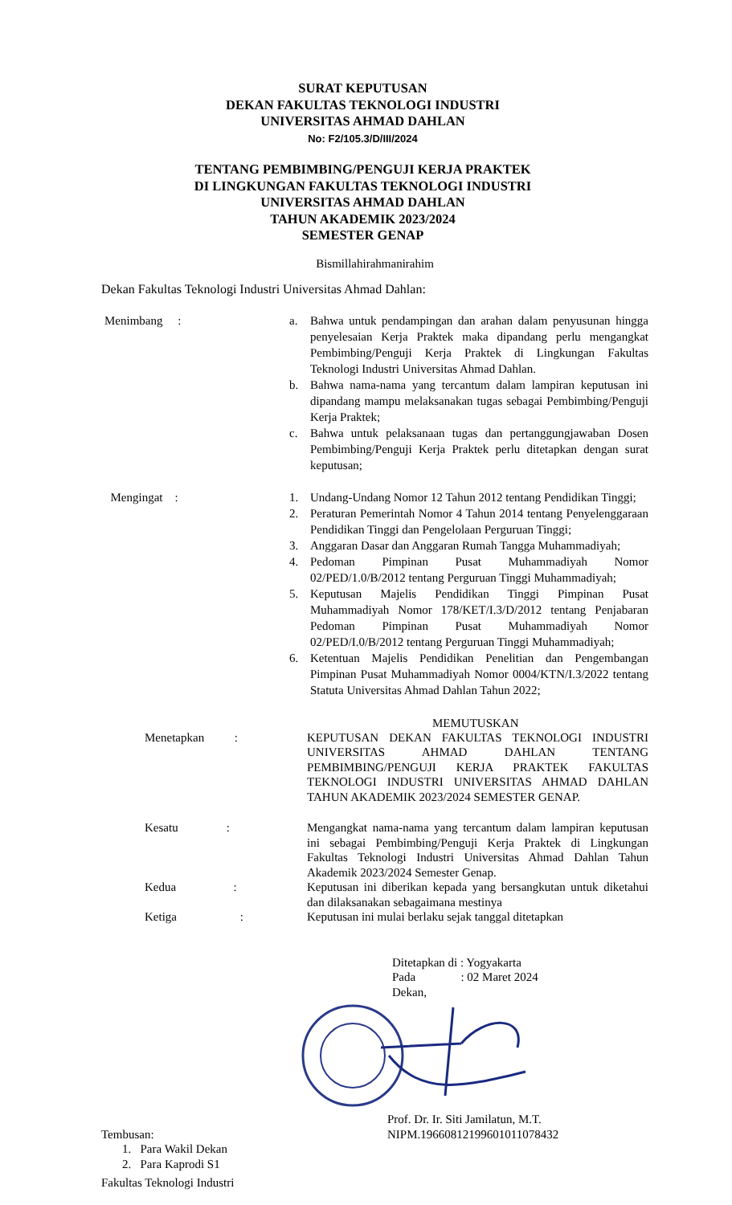SURAT KEPUTUSAN
DEKAN FAKULTAS TEKNOLOGI INDUSTRI
UNIVERSITAS AHMAD DAHLAN
No: F2/105.3/D/III/2024
TENTANG PEMBIMBING/PENGUJI KERJA PRAKTEK
DI LINGKUNGAN FAKULTAS TEKNOLOGI INDUSTRI
UNIVERSITAS AHMAD DAHLAN
TAHUN AKADEMIK 2023/2024
SEMESTER GENAP
Bismillahirahmanirahim
Dekan Fakultas Teknologi Industri Universitas Ahmad Dahlan:
Menimbang : a. Bahwa untuk pendampingan dan arahan dalam penyusunan hingga penyelesaian Kerja Praktek maka dipandang perlu mengangkat Pembimbing/Penguji Kerja Praktek di Lingkungan Fakultas Teknologi Industri Universitas Ahmad Dahlan.
b. Bahwa nama-nama yang tercantum dalam lampiran keputusan ini dipandang mampu melaksanakan tugas sebagai Pembimbing/Penguji Kerja Praktek;
c. Bahwa untuk pelaksanaan tugas dan pertanggungjawaban Dosen Pembimbing/Penguji Kerja Praktek perlu ditetapkan dengan surat keputusan;
Mengingat : 1. Undang-Undang Nomor 12 Tahun 2012 tentang Pendidikan Tinggi;
2. Peraturan Pemerintah Nomor 4 Tahun 2014 tentang Penyelenggaraan Pendidikan Tinggi dan Pengelolaan Perguruan Tinggi;
3. Anggaran Dasar dan Anggaran Rumah Tangga Muhammadiyah;
4. Pedoman Pimpinan Pusat Muhammadiyah Nomor 02/PED/1.0/B/2012 tentang Perguruan Tinggi Muhammadiyah;
5. Keputusan Majelis Pendidikan Tinggi Pimpinan Pusat Muhammadiyah Nomor 178/KET/I.3/D/2012 tentang Penjabaran Pedoman Pimpinan Pusat Muhammadiyah Nomor 02/PED/I.0/B/2012 tentang Perguruan Tinggi Muhammadiyah;
6. Ketentuan Majelis Pendidikan Penelitian dan Pengembangan Pimpinan Pusat Muhammadiyah Nomor 0004/KTN/I.3/2022 tentang Statuta Universitas Ahmad Dahlan Tahun 2022;
MEMUTUSKAN
Menetapkan : KEPUTUSAN DEKAN FAKULTAS TEKNOLOGI INDUSTRI UNIVERSITAS AHMAD DAHLAN TENTANG PEMBIMBING/PENGUJI KERJA PRAKTEK FAKULTAS TEKNOLOGI INDUSTRI UNIVERSITAS AHMAD DAHLAN TAHUN AKADEMIK 2023/2024 SEMESTER GENAP.
Kesatu : Mengangkat nama-nama yang tercantum dalam lampiran keputusan ini sebagai Pembimbing/Penguji Kerja Praktek di Lingkungan Fakultas Teknologi Industri Universitas Ahmad Dahlan Tahun Akademik 2023/2024 Semester Genap.
Kedua : Keputusan ini diberikan kepada yang bersangkutan untuk diketahui dan dilaksanakan sebagaimana mestinya
Ketiga : Keputusan ini mulai berlaku sejak tanggal ditetapkan
Ditetapkan di : Yogyakarta
Pada : 02 Maret 2024
Dekan,
Tembusan: Prof. Dr. Ir. Siti Jamilatun, M.T.
NIPM.19660812199601011078432
1. Para Wakil Dekan
2. Para Kaprodi S1
Fakultas Teknologi Industri